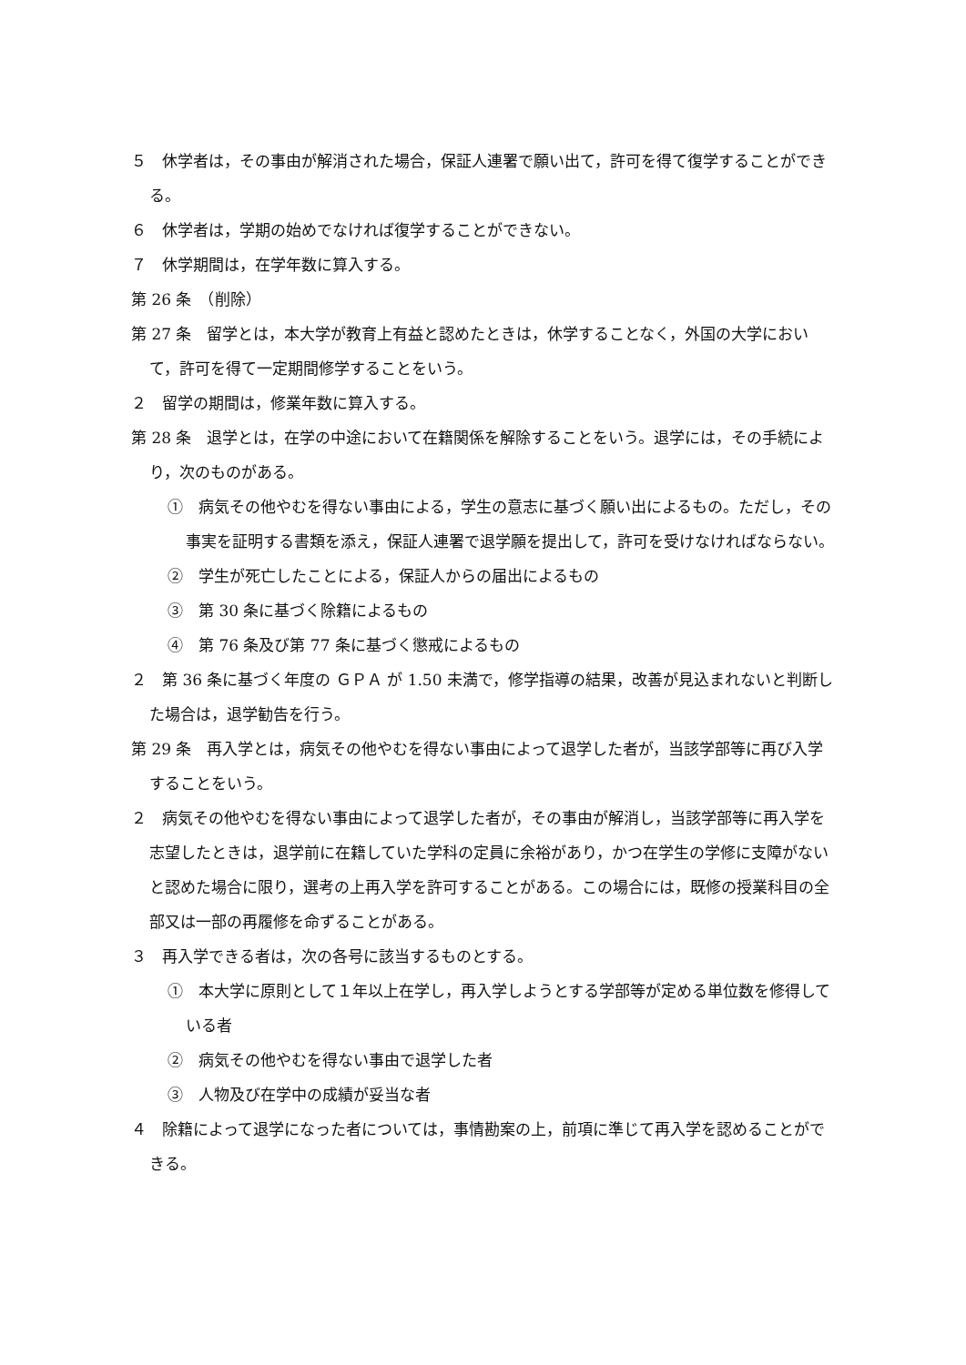５　休学者は，その事由が解消された場合，保証人連署で願い出て，許可を得て復学することができる。
６　休学者は，学期の始めでなければ復学することができない。
７　休学期間は，在学年数に算入する。
第 26 条　（削除）
第 27 条　留学とは，本大学が教育上有益と認めたときは，休学することなく，外国の大学において，許可を得て一定期間修学することをいう。
２　留学の期間は，修業年数に算入する。
第 28 条　退学とは，在学の中途において在籍関係を解除することをいう。退学には，その手続により，次のものがある。
①　病気その他やむを得ない事由による，学生の意志に基づく願い出によるもの。ただし，その事実を証明する書類を添え，保証人連署で退学願を提出して，許可を受けなければならない。
②　学生が死亡したことによる，保証人からの届出によるもの
③　第 30 条に基づく除籍によるもの
④　第 76 条及び第 77 条に基づく懲戒によるもの
２　第 36 条に基づく年度の ＧＰＡ が 1.50 未満で，修学指導の結果，改善が見込まれないと判断した場合は，退学勧告を行う。
第 29 条　再入学とは，病気その他やむを得ない事由によって退学した者が，当該学部等に再び入学することをいう。
２　病気その他やむを得ない事由によって退学した者が，その事由が解消し，当該学部等に再入学を志望したときは，退学前に在籍していた学科の定員に余裕があり，かつ在学生の学修に支障がないと認めた場合に限り，選考の上再入学を許可することがある。この場合には，既修の授業科目の全部又は一部の再履修を命ずることがある。
３　再入学できる者は，次の各号に該当するものとする。
①　本大学に原則として１年以上在学し，再入学しようとする学部等が定める単位数を修得している者
②　病気その他やむを得ない事由で退学した者
③　人物及び在学中の成績が妥当な者
４　除籍によって退学になった者については，事情勘案の上，前項に準じて再入学を認めることができる。